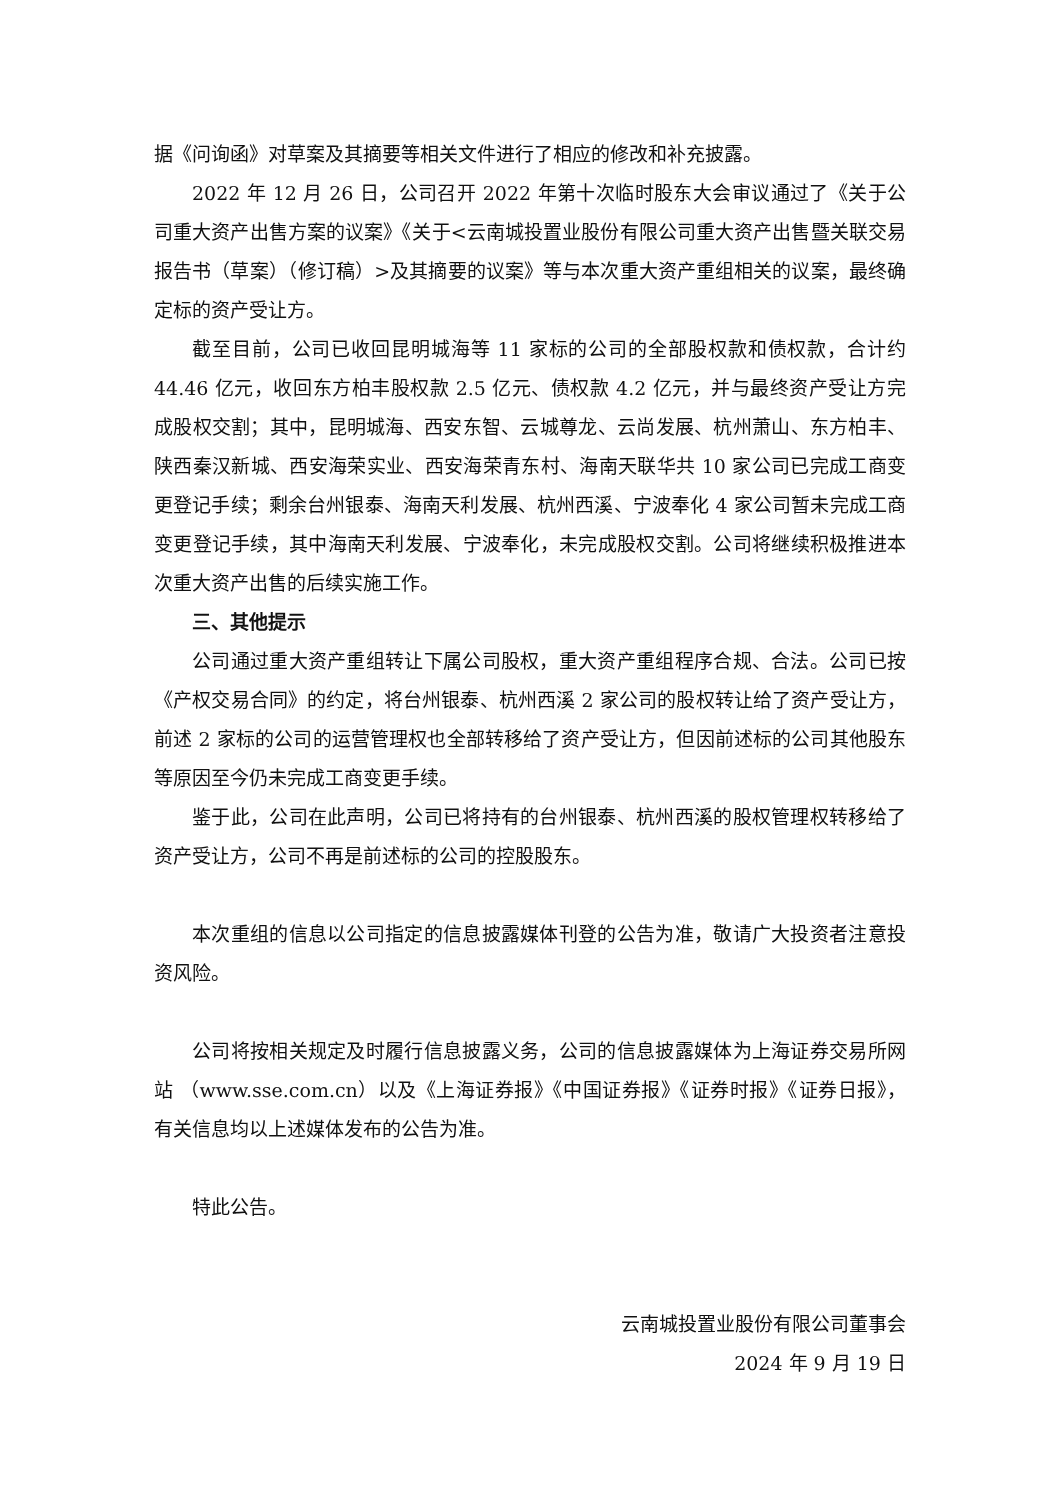据《问询函》对草案及其摘要等相关文件进行了相应的修改和补充披露。
2022 年 12 月 26 日，公司召开 2022 年第十次临时股东大会审议通过了《关于公司重大资产出售方案的议案》《关于<云南城投置业股份有限公司重大资产出售暨关联交易报告书（草案）（修订稿）>及其摘要的议案》等与本次重大资产重组相关的议案，最终确定标的资产受让方。
截至目前，公司已收回昆明城海等 11 家标的公司的全部股权款和债权款，合计约 44.46 亿元，收回东方柏丰股权款 2.5 亿元、债权款 4.2 亿元，并与最终资产受让方完成股权交割；其中，昆明城海、西安东智、云城尊龙、云尚发展、杭州萧山、东方柏丰、陕西秦汉新城、西安海荣实业、西安海荣青东村、海南天联华共 10 家公司已完成工商变更登记手续；剩余台州银泰、海南天利发展、杭州西溪、宁波奉化 4 家公司暂未完成工商变更登记手续，其中海南天利发展、宁波奉化，未完成股权交割。公司将继续积极推进本次重大资产出售的后续实施工作。
三、其他提示
公司通过重大资产重组转让下属公司股权，重大资产重组程序合规、合法。公司已按《产权交易合同》的约定，将台州银泰、杭州西溪 2 家公司的股权转让给了资产受让方，前述 2 家标的公司的运营管理权也全部转移给了资产受让方，但因前述标的公司其他股东等原因至今仍未完成工商变更手续。
鉴于此，公司在此声明，公司已将持有的台州银泰、杭州西溪的股权管理权转移给了资产受让方，公司不再是前述标的公司的控股股东。
本次重组的信息以公司指定的信息披露媒体刊登的公告为准，敬请广大投资者注意投资风险。
公司将按相关规定及时履行信息披露义务，公司的信息披露媒体为上海证券交易所网站 （www.sse.com.cn）以及《上海证券报》《中国证券报》《证券时报》《证券日报》，有关信息均以上述媒体发布的公告为准。
特此公告。
云南城投置业股份有限公司董事会
2024 年 9 月 19 日